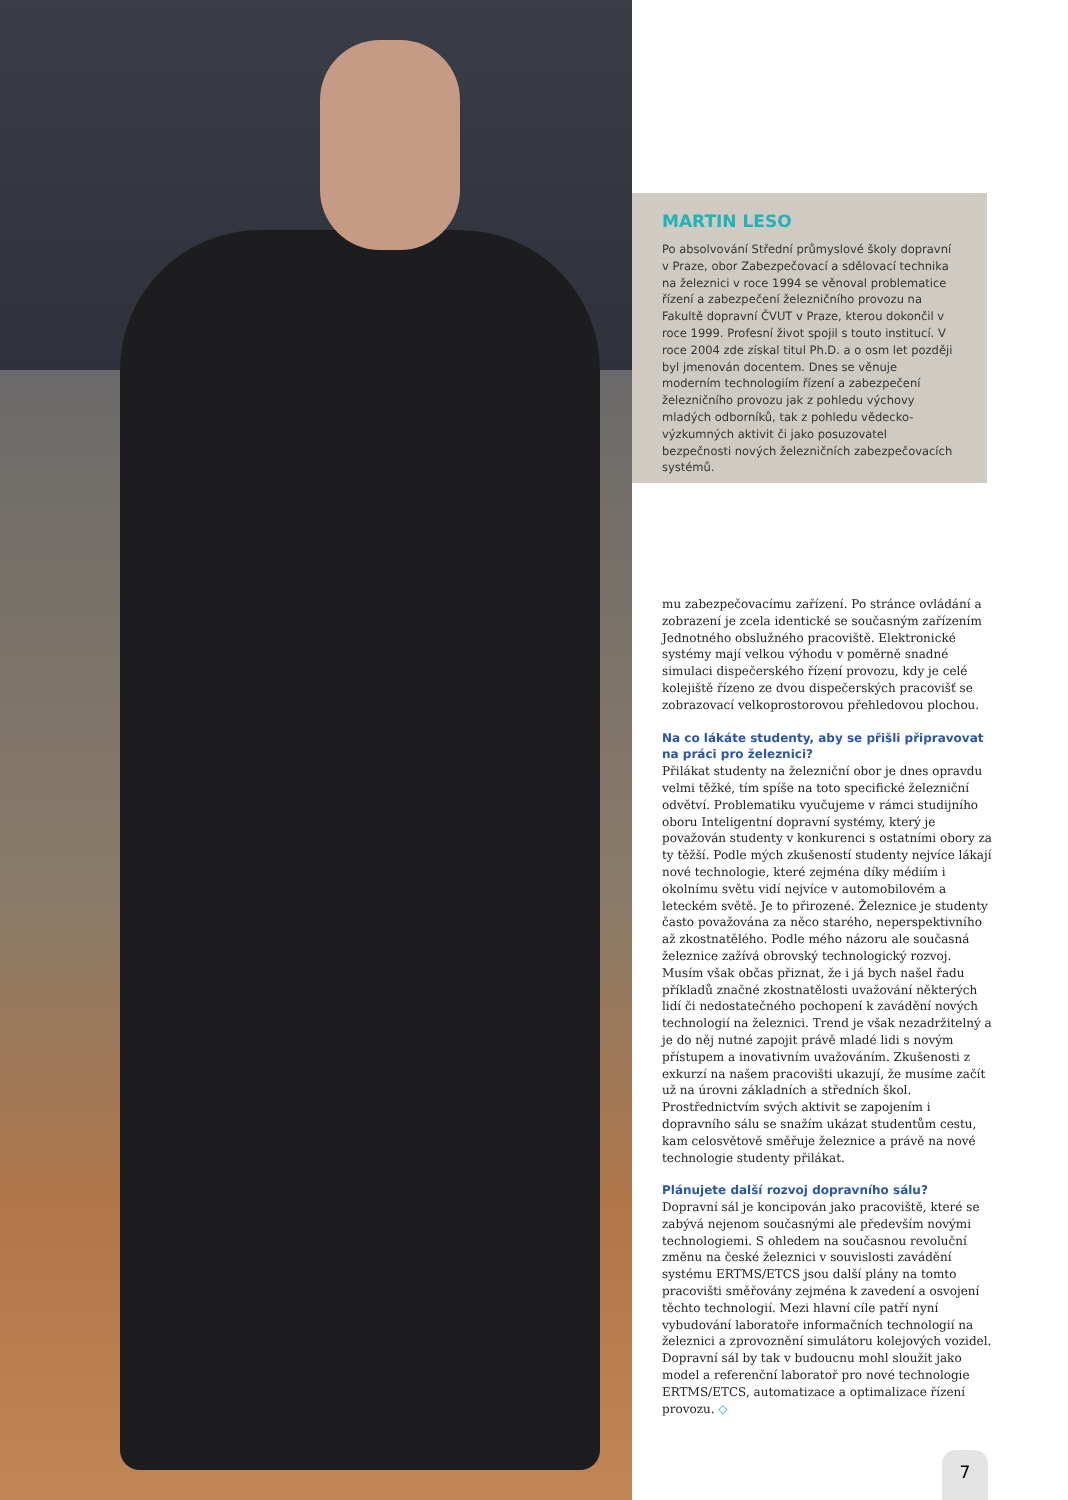MARTIN LESO
Po absolvování Střední průmyslové školy dopravní v Praze, obor Zabezpečovací a sdělovací technika na železnici v roce 1994 se věnoval problematice řízení a zabezpečení železničního provozu na Fakultě dopravní ČVUT v Praze, kterou dokončil v roce 1999. Profesní život spojil s touto institucí. V roce 2004 zde získal titul Ph.D. a o osm let později byl jmenován docentem. Dnes se věnuje moderním technologiím řízení a zabezpečení železničního provozu jak z pohledu výchovy mladých odborníků, tak z pohledu vědecko-výzkumných aktivit či jako posuzovatel bezpečnosti nových železničních zabezpečovacích systémů.
mu zabezpečovacímu zařízení. Po stránce ovládání a zobrazení je zcela identické se současným zařízením Jednotného obslužného pracoviště. Elektronické systémy mají velkou výhodu v poměrně snadné simulaci dispečerského řízení provozu, kdy je celé kolejiště řízeno ze dvou dispečerských pracovišť se zobrazovací velkoprostorovou přehledovou plochou.
Na co lákáte studenty, aby se přišli připravovat na práci pro železnici?
Přilákat studenty na železniční obor je dnes opravdu velmi těžké, tím spíše na toto specifické železniční odvětví. Problematiku vyučujeme v rámci studijního oboru Inteligentní dopravní systémy, který je považován studenty v konkurenci s ostatními obory za ty těžší. Podle mých zkušeností studenty nejvíce lákají nové technologie, které zejména díky médiím i okolnímu světu vidí nejvíce v automobilovém a leteckém světě. Je to přirozené. Železnice je studenty často považována za něco starého, neperspektivního až zkostnatělého. Podle mého názoru ale současná železnice zažívá obrovský technologický rozvoj. Musím však občas přiznat, že i já bych našel řadu příkladů značné zkostnatělosti uvažování některých lidí či nedostatečného pochopení k zavádění nových technologií na železnici. Trend je však nezadržitelný a je do něj nutné zapojit právě mladé lidi s novým přístupem a inovativním uvažováním. Zkušenosti z exkurzí na našem pracovišti ukazují, že musíme začít už na úrovni základních a středních škol. Prostřednictvím svých aktivit se zapojením i dopravního sálu se snažím ukázat studentům cestu, kam celosvětově směřuje železnice a právě na nové technologie studenty přilákat.
Plánujete další rozvoj dopravního sálu?
Dopravní sál je koncipován jako pracoviště, které se zabývá nejenom současnými ale především novými technologiemi. S ohledem na současnou revoluční změnu na české železnici v souvislosti zavádění systému ERTMS/ETCS jsou další plány na tomto pracovišti směřovány zejména k zavedení a osvojení těchto technologií. Mezi hlavní cíle patří nyní vybudování laboratoře informačních technologií na železnici a zprovoznění simulátoru kolejových vozidel. Dopravní sál by tak v budoucnu mohl sloužit jako model a referenční laboratoř pro nové technologie ERTMS/ETCS, automatizace a optimalizace řízení provozu. ◇
7